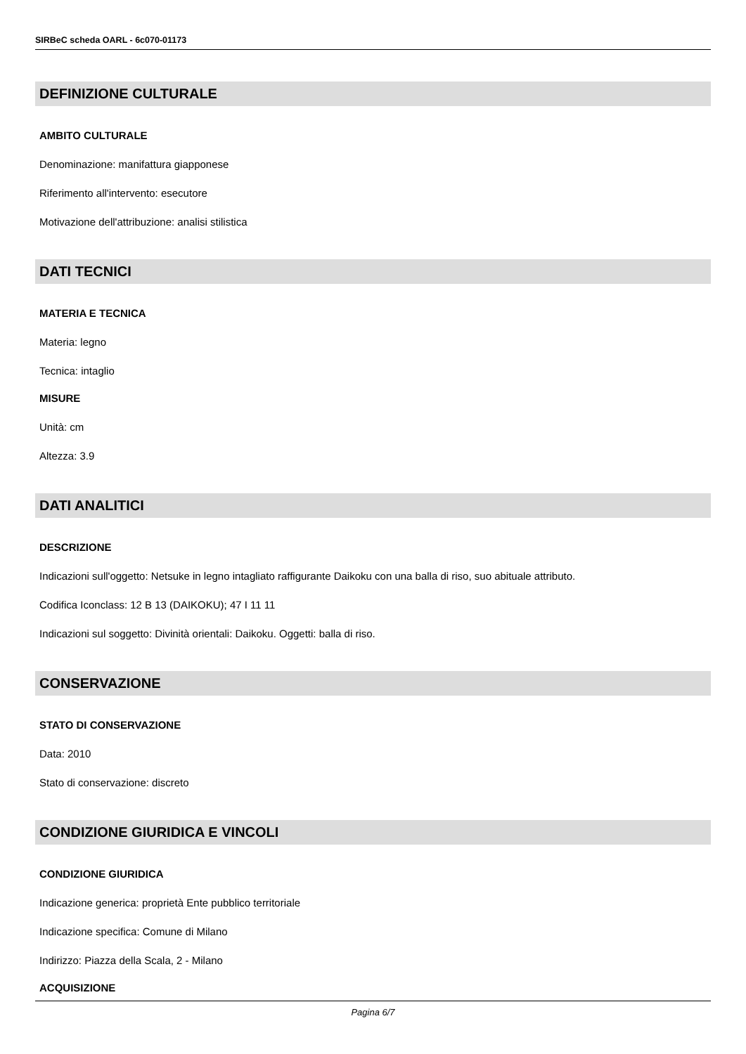SIRBeC scheda OARL - 6c070-01173
DEFINIZIONE CULTURALE
AMBITO CULTURALE
Denominazione: manifattura giapponese
Riferimento all'intervento: esecutore
Motivazione dell'attribuzione: analisi stilistica
DATI TECNICI
MATERIA E TECNICA
Materia: legno
Tecnica: intaglio
MISURE
Unità: cm
Altezza: 3.9
DATI ANALITICI
DESCRIZIONE
Indicazioni sull'oggetto: Netsuke in legno intagliato raffigurante Daikoku con una balla di riso, suo abituale attributo.
Codifica Iconclass: 12 B 13 (DAIKOKU); 47 I 11 11
Indicazioni sul soggetto: Divinità orientali: Daikoku. Oggetti: balla di riso.
CONSERVAZIONE
STATO DI CONSERVAZIONE
Data: 2010
Stato di conservazione: discreto
CONDIZIONE GIURIDICA E VINCOLI
CONDIZIONE GIURIDICA
Indicazione generica: proprietà Ente pubblico territoriale
Indicazione specifica: Comune di Milano
Indirizzo: Piazza della Scala, 2 - Milano
ACQUISIZIONE
Pagina 6/7